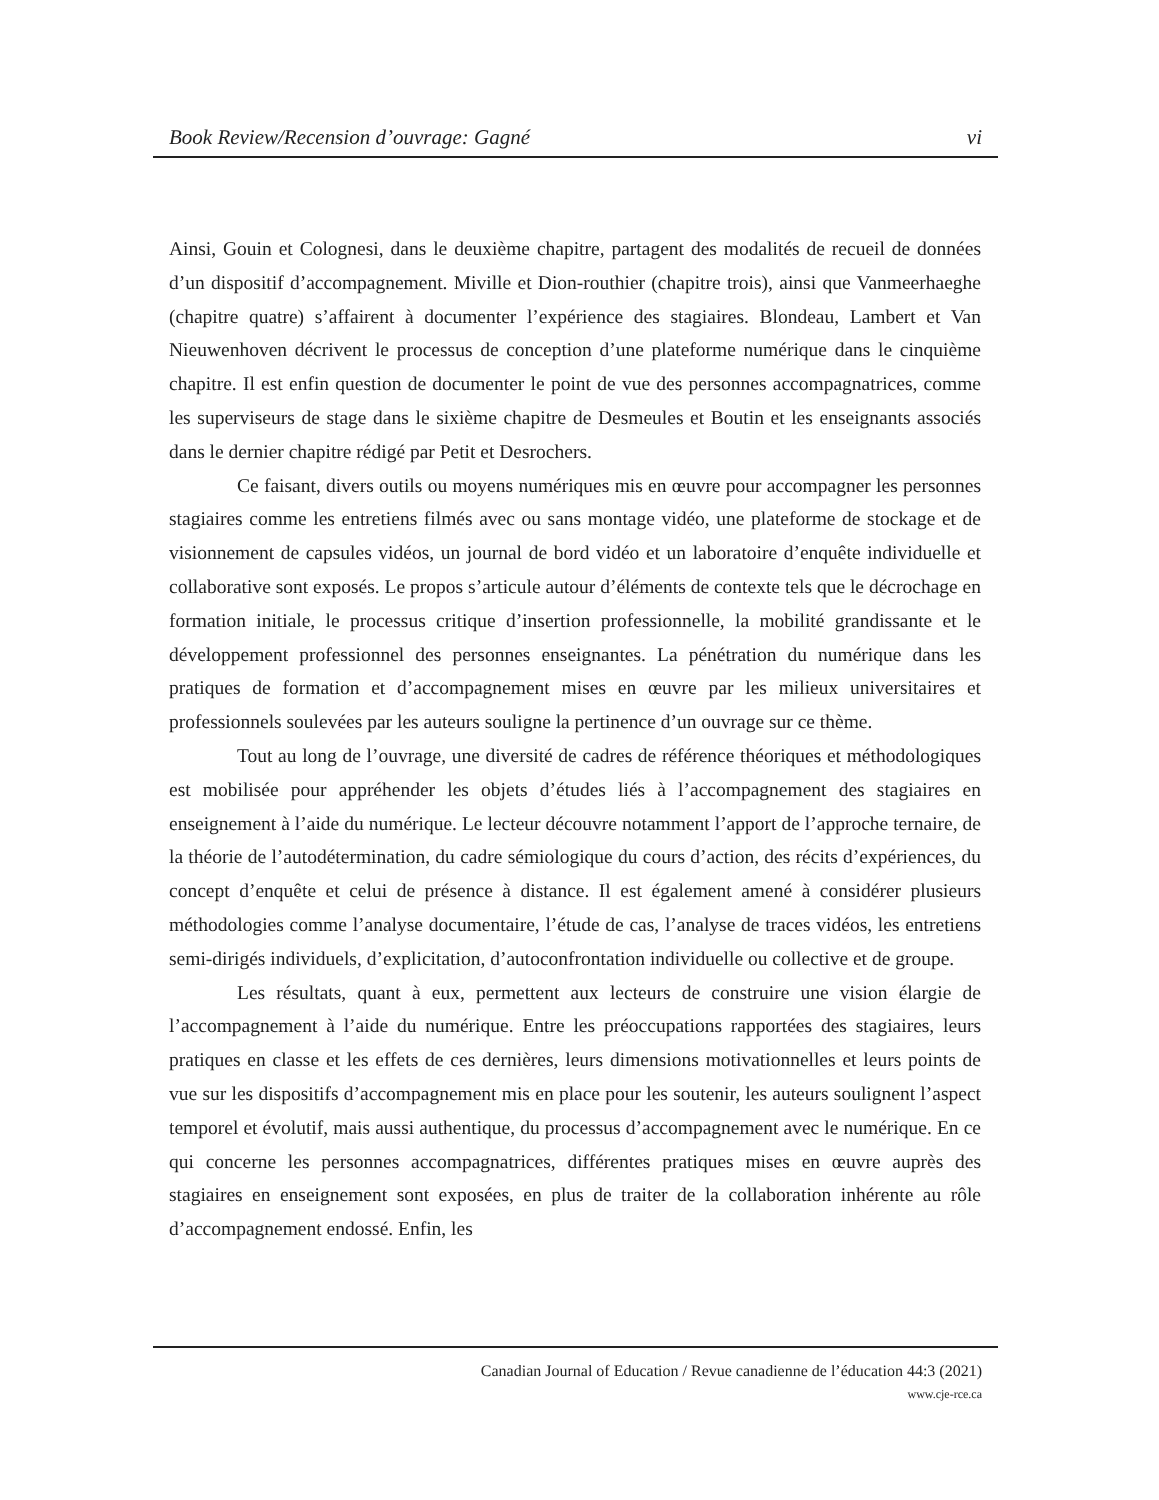Book Review/Recension d’ouvrage: Gagné vi
Ainsi, Gouin et Colognesi, dans le deuxième chapitre, partagent des modalités de recueil de données d’un dispositif d’accompagnement. Miville et Dion-routhier (chapitre trois), ainsi que Vanmeerhaeghe (chapitre quatre) s’affairent à documenter l’expérience des stagiaires. Blondeau, Lambert et Van Nieuwenhoven décrivent le processus de conception d’une plateforme numérique dans le cinquième chapitre. Il est enfin question de documenter le point de vue des personnes accompagnatrices, comme les superviseurs de stage dans le sixième chapitre de Desmeules et Boutin et les enseignants associés dans le dernier chapitre rédigé par Petit et Desrochers.
Ce faisant, divers outils ou moyens numériques mis en œuvre pour accompagner les personnes stagiaires comme les entretiens filmés avec ou sans montage vidéo, une plateforme de stockage et de visionnement de capsules vidéos, un journal de bord vidéo et un laboratoire d’enquête individuelle et collaborative sont exposés. Le propos s’articule autour d’éléments de contexte tels que le décrochage en formation initiale, le processus critique d’insertion professionnelle, la mobilité grandissante et le développement professionnel des personnes enseignantes. La pénétration du numérique dans les pratiques de formation et d’accompagnement mises en œuvre par les milieux universitaires et professionnels soulevées par les auteurs souligne la pertinence d’un ouvrage sur ce thème.
Tout au long de l’ouvrage, une diversité de cadres de référence théoriques et méthodologiques est mobilisée pour appréhender les objets d’études liés à l’accompagnement des stagiaires en enseignement à l’aide du numérique. Le lecteur découvre notamment l’apport de l’approche ternaire, de la théorie de l’autodétermination, du cadre sémiologique du cours d’action, des récits d’expériences, du concept d’enquête et celui de présence à distance. Il est également amené à considérer plusieurs méthodologies comme l’analyse documentaire, l’étude de cas, l’analyse de traces vidéos, les entretiens semi-dirigés individuels, d’explicitation, d’autoconfrontation individuelle ou collective et de groupe.
Les résultats, quant à eux, permettent aux lecteurs de construire une vision élargie de l’accompagnement à l’aide du numérique. Entre les préoccupations rapportées des stagiaires, leurs pratiques en classe et les effets de ces dernières, leurs dimensions motivationnelles et leurs points de vue sur les dispositifs d’accompagnement mis en place pour les soutenir, les auteurs soulignent l’aspect temporel et évolutif, mais aussi authentique, du processus d’accompagnement avec le numérique. En ce qui concerne les personnes accompagnatrices, différentes pratiques mises en œuvre auprès des stagiaires en enseignement sont exposées, en plus de traiter de la collaboration inhérente au rôle d’accompagnement endossé. Enfin, les
Canadian Journal of Education / Revue canadienne de l’éducation 44:3 (2021)
www.cje-rce.ca